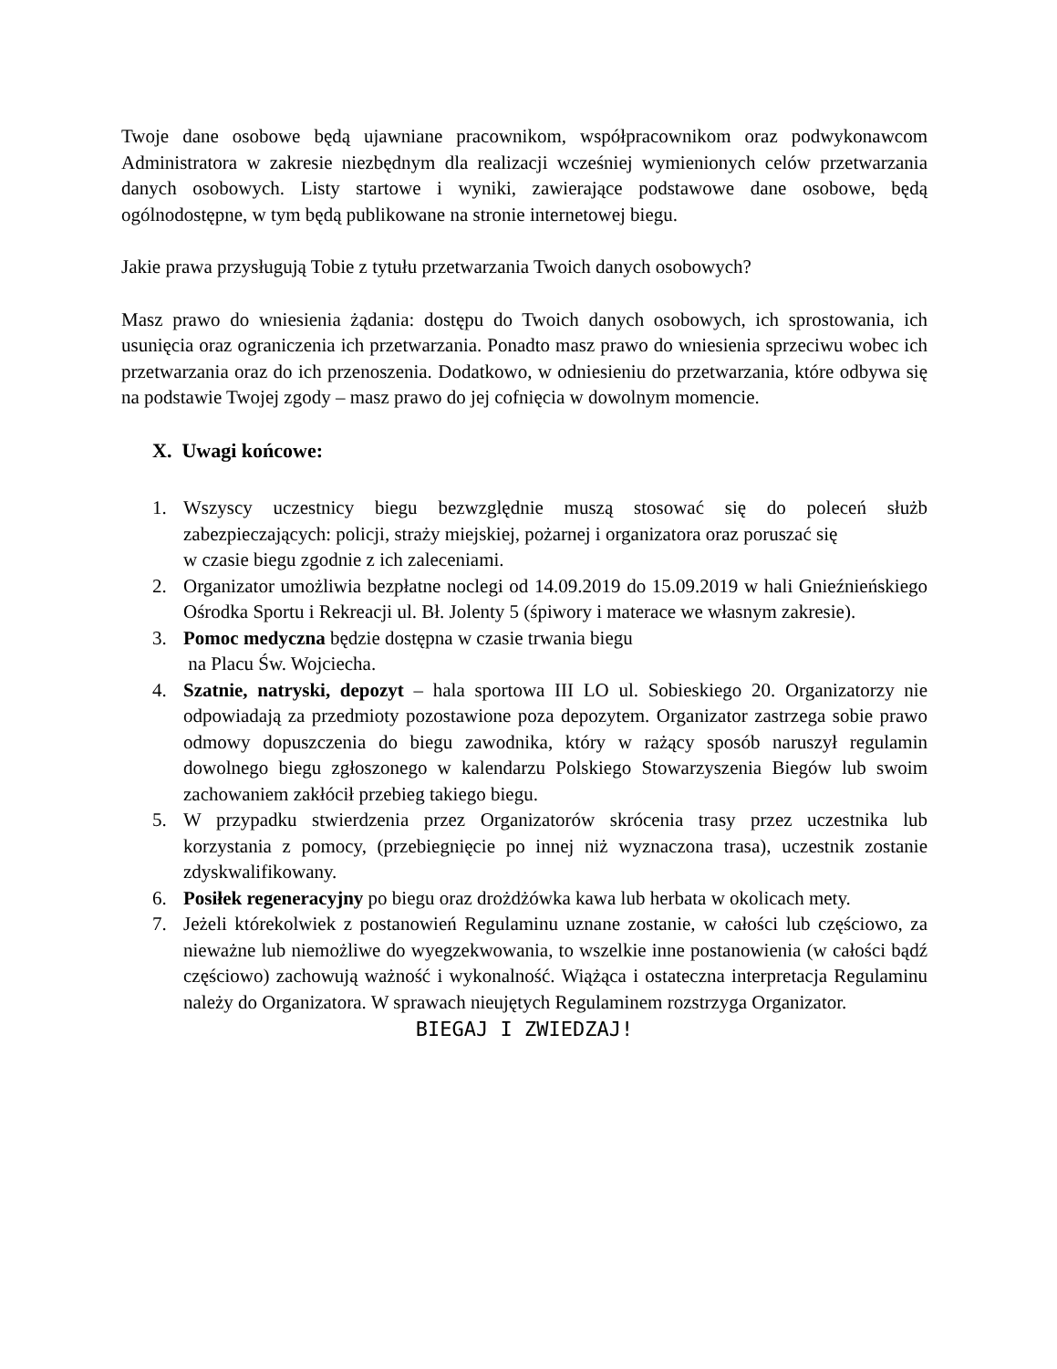Twoje dane osobowe będą ujawniane pracownikom, współpracownikom oraz podwykonawcom Administratora w zakresie niezbędnym dla realizacji wcześniej wymienionych celów przetwarzania danych osobowych. Listy startowe i wyniki, zawierające podstawowe dane osobowe, będą ogólnodostępne, w tym będą publikowane na stronie internetowej biegu.
Jakie prawa przysługują Tobie z tytułu przetwarzania Twoich danych osobowych?
Masz prawo do wniesienia żądania: dostępu do Twoich danych osobowych, ich sprostowania, ich usunięcia oraz ograniczenia ich przetwarzania. Ponadto masz prawo do wniesienia sprzeciwu wobec ich przetwarzania oraz do ich przenoszenia. Dodatkowo, w odniesieniu do przetwarzania, które odbywa się na podstawie Twojej zgody – masz prawo do jej cofnięcia w dowolnym momencie.
X. Uwagi końcowe:
1. Wszyscy uczestnicy biegu bezwzględnie muszą stosować się do poleceń służb zabezpieczających: policji, straży miejskiej, pożarnej i organizatora oraz poruszać się
w czasie biegu zgodnie z ich zaleceniami.
2. Organizator umożliwia bezpłatne noclegi od 14.09.2019 do 15.09.2019 w hali Gnieźnieńskiego Ośrodka Sportu i Rekreacji ul. Bł. Jolenty 5 (śpiwory i materace we własnym zakresie).
3. Pomoc medyczna będzie dostępna w czasie trwania biegu
na Placu Św. Wojciecha.
4. Szatnie, natryski, depozyt – hala sportowa III LO ul. Sobieskiego 20. Organizatorzy nie odpowiadają za przedmioty pozostawione poza depozytem. Organizator zastrzega sobie prawo odmowy dopuszczenia do biegu zawodnika, który w rażący sposób naruszył regulamin dowolnego biegu zgłoszonego w kalendarzu Polskiego Stowarzyszenia Biegów lub swoim zachowaniem zakłócił przebieg takiego biegu.
5. W przypadku stwierdzenia przez Organizatorów skrócenia trasy przez uczestnika lub korzystania z pomocy, (przebiegnięcie po innej niż wyznaczona trasa), uczestnik zostanie zdyskwalifikowany.
6. Posiłek regeneracyjny po biegu oraz drożdżówka kawa lub herbata w okolicach mety.
7. Jeżeli którekolwiek z postanowień Regulaminu uznane zostanie, w całości lub częściowo, za nieważne lub niemożliwe do wyegzekwowania, to wszelkie inne postanowienia (w całości bądź częściowo) zachowują ważność i wykonalność. Wiążąca i ostateczna interpretacja Regulaminu należy do Organizatora. W sprawach nieujętych Regulaminem rozstrzyga Organizator.
BIEGAJ I ZWIEDZAJ!